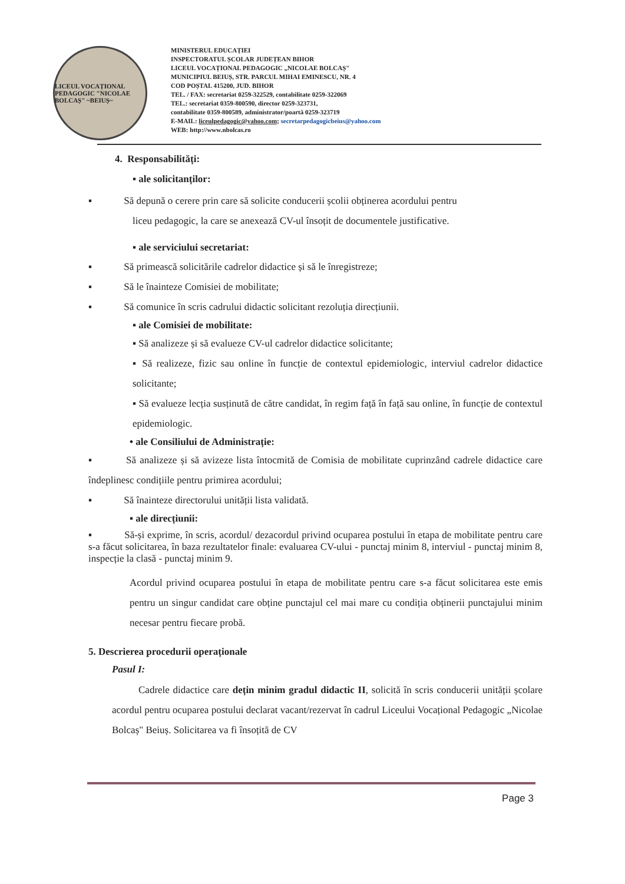LICEUL VOCAȚIONAL PEDAGOGIC "NICOLAE BOLCAȘ" ~BEIUȘ~
MINISTERUL EDUCAȚIEI
INSPECTORATUL ȘCOLAR JUDEȚEAN BIHOR
LICEUL VOCAȚIONAL PEDAGOGIC „NICOLAE BOLCAȘ"
MUNICIPIUL BEIUȘ, STR. PARCUL MIHAI EMINESCU, NR. 4
COD POȘTAL 415200, JUD. BIHOR
TEL. / FAX: secretariat 0259-322529, contabilitate 0259-322069
TEL.: secretariat 0359-800590, director 0259-323731,
contabilitate 0359-800589, administrator/poartă 0259-323719
E-MAIL: liceulpedagogic@yahoo.com; secretarpedagogicbeius@yahoo.com
WEB: http://www.nbolcas.ro
4. Responsabilități:
▪ ale solicitanților:
▪ Să depună o cerere prin care să solicite conducerii școlii obținerea acordului pentru
liceu pedagogic, la care se anexează CV-ul însoțit de documentele justificative.
▪ ale serviciului secretariat:
▪ Să primească solicitările cadrelor didactice și să le înregistreze;
▪ Să le înainteze Comisiei de mobilitate;
▪ Să comunice în scris cadrului didactic solicitant rezoluția direcțiunii.
▪ ale Comisiei de mobilitate:
▪ Să analizeze și să evalueze CV-ul cadrelor didactice solicitante;
▪ Să realizeze, fizic sau online în funcție de contextul epidemiologic, interviul cadrelor didactice solicitante;
▪ Să evalueze lecția susținută de către candidat, în regim față în față sau online, în funcție de contextul epidemiologic.
• ale Consiliului de Administrație:
▪ Să analizeze și să avizeze lista întocmită de Comisia de mobilitate cuprinzând cadrele didactice care îndeplinesc condițiile pentru primirea acordului;
▪ Să înainteze directorului unității lista validată.
▪ ale direcțiunii:
▪ Să-și exprime, în scris, acordul/ dezacordul privind ocuparea postului în etapa de mobilitate pentru care s-a făcut solicitarea, în baza rezultatelor finale: evaluarea CV-ului - punctaj minim 8, interviul - punctaj minim 8, inspecție la clasă - punctaj minim 9.
Acordul privind ocuparea postului în etapa de mobilitate pentru care s-a făcut solicitarea este emis pentru un singur candidat care obține punctajul cel mai mare cu condiția obținerii punctajului minim necesar pentru fiecare probă.
5. Descrierea procedurii operaționale
Pasul I:
Cadrele didactice care dețin minim gradul didactic II, solicită în scris conducerii unității școlare acordul pentru ocuparea postului declarat vacant/rezervat în cadrul Liceului Vocațional Pedagogic „Nicolae Bolcaș" Beiuș. Solicitarea va fi însoțită de CV
Page 3